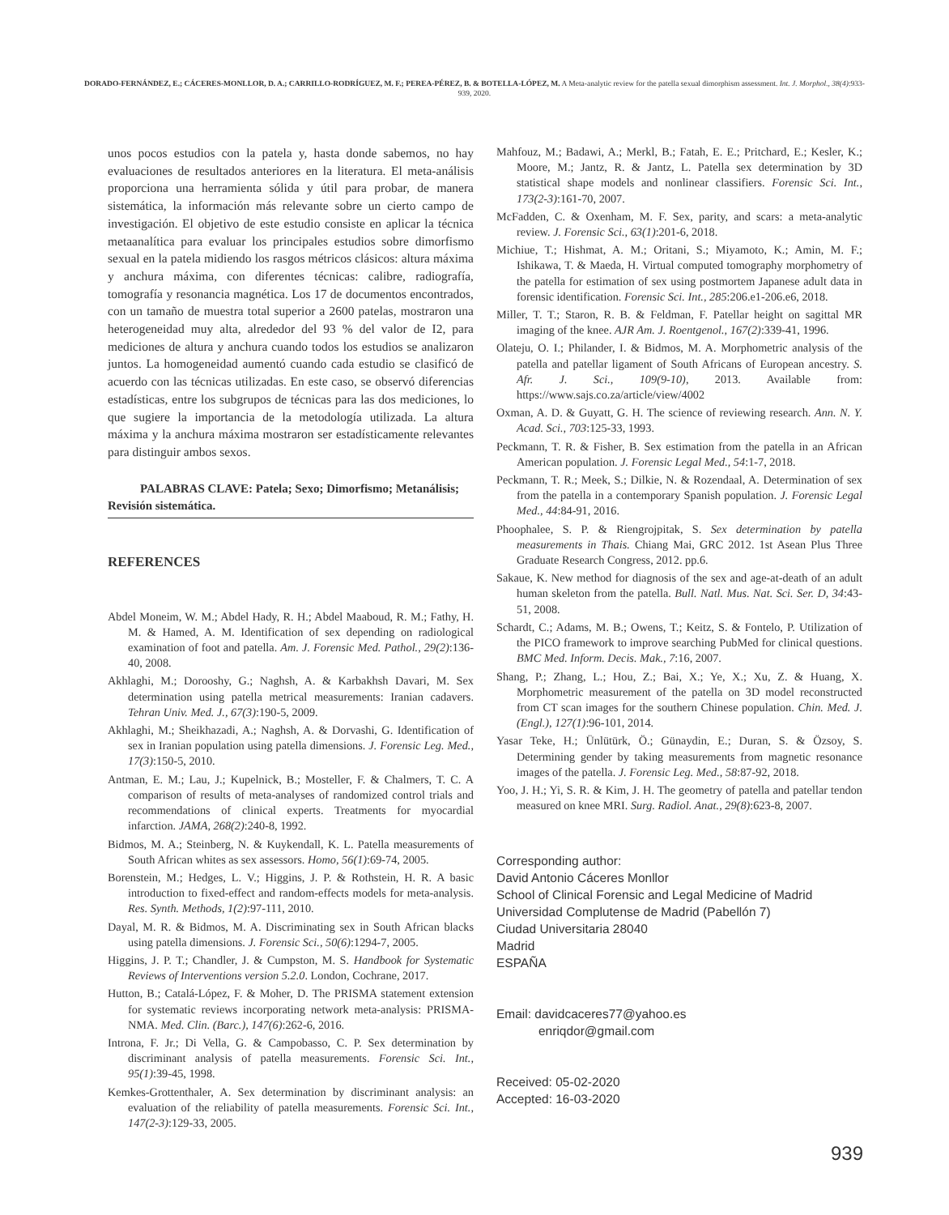DORADO-FERNÁNDEZ, E.; CÁCERES-MONLLOR, D. A.; CARRILLO-RODRÍGUEZ, M. F.; PEREA-PÉREZ, B. & BOTELLA-LÓPEZ, M. A Meta-analytic review for the patella sexual dimorphism assessment. Int. J. Morphol., 38(4):933-939, 2020.
unos pocos estudios con la patela y, hasta donde sabemos, no hay evaluaciones de resultados anteriores en la literatura. El meta-análisis proporciona una herramienta sólida y útil para probar, de manera sistemática, la información más relevante sobre un cierto campo de investigación. El objetivo de este estudio consiste en aplicar la técnica metaanalítica para evaluar los principales estudios sobre dimorfismo sexual en la patela midiendo los rasgos métricos clásicos: altura máxima y anchura máxima, con diferentes técnicas: calibre, radiografía, tomografía y resonancia magnética. Los 17 de documentos encontrados, con un tamaño de muestra total superior a 2600 patelas, mostraron una heterogeneidad muy alta, alrededor del 93 % del valor de I2, para mediciones de altura y anchura cuando todos los estudios se analizaron juntos. La homogeneidad aumentó cuando cada estudio se clasificó de acuerdo con las técnicas utilizadas. En este caso, se observó diferencias estadísticas, entre los subgrupos de técnicas para las dos mediciones, lo que sugiere la importancia de la metodología utilizada. La altura máxima y la anchura máxima mostraron ser estadísticamente relevantes para distinguir ambos sexos.
PALABRAS CLAVE: Patela; Sexo; Dimorfismo; Metanálisis; Revisión sistemática.
REFERENCES
Abdel Moneim, W. M.; Abdel Hady, R. H.; Abdel Maaboud, R. M.; Fathy, H. M. & Hamed, A. M. Identification of sex depending on radiological examination of foot and patella. Am. J. Forensic Med. Pathol., 29(2):136-40, 2008.
Akhlaghi, M.; Dorooshy, G.; Naghsh, A. & Karbakhsh Davari, M. Sex determination using patella metrical measurements: Iranian cadavers. Tehran Univ. Med. J., 67(3):190-5, 2009.
Akhlaghi, M.; Sheikhazadi, A.; Naghsh, A. & Dorvashi, G. Identification of sex in Iranian population using patella dimensions. J. Forensic Leg. Med., 17(3):150-5, 2010.
Antman, E. M.; Lau, J.; Kupelnick, B.; Mosteller, F. & Chalmers, T. C. A comparison of results of meta-analyses of randomized control trials and recommendations of clinical experts. Treatments for myocardial infarction. JAMA, 268(2):240-8, 1992.
Bidmos, M. A.; Steinberg, N. & Kuykendall, K. L. Patella measurements of South African whites as sex assessors. Homo, 56(1):69-74, 2005.
Borenstein, M.; Hedges, L. V.; Higgins, J. P. & Rothstein, H. R. A basic introduction to fixed-effect and random-effects models for meta-analysis. Res. Synth. Methods, 1(2):97-111, 2010.
Dayal, M. R. & Bidmos, M. A. Discriminating sex in South African blacks using patella dimensions. J. Forensic Sci., 50(6):1294-7, 2005.
Higgins, J. P. T.; Chandler, J. & Cumpston, M. S. Handbook for Systematic Reviews of Interventions version 5.2.0. London, Cochrane, 2017.
Hutton, B.; Catalá-López, F. & Moher, D. The PRISMA statement extension for systematic reviews incorporating network meta-analysis: PRISMA-NMA. Med. Clin. (Barc.), 147(6):262-6, 2016.
Introna, F. Jr.; Di Vella, G. & Campobasso, C. P. Sex determination by discriminant analysis of patella measurements. Forensic Sci. Int., 95(1):39-45, 1998.
Kemkes-Grottenthaler, A. Sex determination by discriminant analysis: an evaluation of the reliability of patella measurements. Forensic Sci. Int., 147(2-3):129-33, 2005.
Mahfouz, M.; Badawi, A.; Merkl, B.; Fatah, E. E.; Pritchard, E.; Kesler, K.; Moore, M.; Jantz, R. & Jantz, L. Patella sex determination by 3D statistical shape models and nonlinear classifiers. Forensic Sci. Int., 173(2-3):161-70, 2007.
McFadden, C. & Oxenham, M. F. Sex, parity, and scars: a meta-analytic review. J. Forensic Sci., 63(1):201-6, 2018.
Michiue, T.; Hishmat, A. M.; Oritani, S.; Miyamoto, K.; Amin, M. F.; Ishikawa, T. & Maeda, H. Virtual computed tomography morphometry of the patella for estimation of sex using postmortem Japanese adult data in forensic identification. Forensic Sci. Int., 285:206.e1-206.e6, 2018.
Miller, T. T.; Staron, R. B. & Feldman, F. Patellar height on sagittal MR imaging of the knee. AJR Am. J. Roentgenol., 167(2):339-41, 1996.
Olateju, O. I.; Philander, I. & Bidmos, M. A. Morphometric analysis of the patella and patellar ligament of South Africans of European ancestry. S. Afr. J. Sci., 109(9-10), 2013. Available from: https://www.sajs.co.za/article/view/4002
Oxman, A. D. & Guyatt, G. H. The science of reviewing research. Ann. N. Y. Acad. Sci., 703:125-33, 1993.
Peckmann, T. R. & Fisher, B. Sex estimation from the patella in an African American population. J. Forensic Legal Med., 54:1-7, 2018.
Peckmann, T. R.; Meek, S.; Dilkie, N. & Rozendaal, A. Determination of sex from the patella in a contemporary Spanish population. J. Forensic Legal Med., 44:84-91, 2016.
Phoophalee, S. P. & Riengrojpitak, S. Sex determination by patella measurements in Thais. Chiang Mai, GRC 2012. 1st Asean Plus Three Graduate Research Congress, 2012. pp.6.
Sakaue, K. New method for diagnosis of the sex and age-at-death of an adult human skeleton from the patella. Bull. Natl. Mus. Nat. Sci. Ser. D, 34:43-51, 2008.
Schardt, C.; Adams, M. B.; Owens, T.; Keitz, S. & Fontelo, P. Utilization of the PICO framework to improve searching PubMed for clinical questions. BMC Med. Inform. Decis. Mak., 7:16, 2007.
Shang, P.; Zhang, L.; Hou, Z.; Bai, X.; Ye, X.; Xu, Z. & Huang, X. Morphometric measurement of the patella on 3D model reconstructed from CT scan images for the southern Chinese population. Chin. Med. J. (Engl.), 127(1):96-101, 2014.
Yasar Teke, H.; Ünlütürk, Ö.; Günaydin, E.; Duran, S. & Özsoy, S. Determining gender by taking measurements from magnetic resonance images of the patella. J. Forensic Leg. Med., 58:87-92, 2018.
Yoo, J. H.; Yi, S. R. & Kim, J. H. The geometry of patella and patellar tendon measured on knee MRI. Surg. Radiol. Anat., 29(8):623-8, 2007.
Corresponding author:
David Antonio Cáceres Monllor
School of Clinical Forensic and Legal Medicine of Madrid
Universidad Complutense de Madrid (Pabellón 7)
Ciudad Universitaria 28040
Madrid
ESPAÑA
Email: davidcaceres77@yahoo.es
enriqdor@gmail.com
Received: 05-02-2020
Accepted: 16-03-2020
939